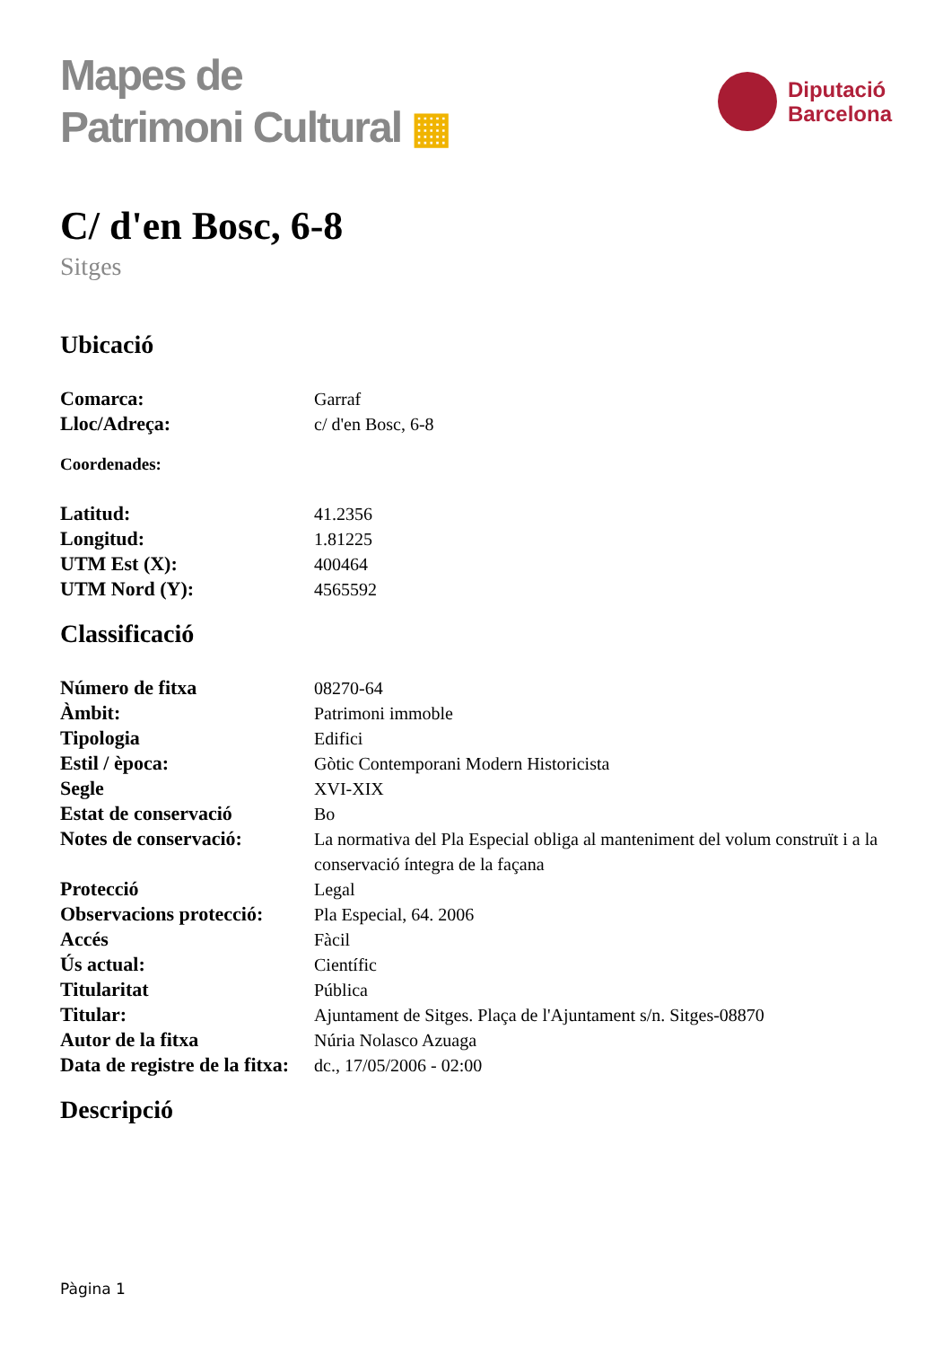Mapes de
Patrimoni Cultural ▦
Diputació
Barcelona
C/ d'en Bosc, 6-8
Sitges
Ubicació
| Comarca: | Garraf |
| Lloc/Adreça: | c/ d'en Bosc, 6-8 |
Coordenades:
| Latitud: | 41.2356 |
| Longitud: | 1.81225 |
| UTM Est (X): | 400464 |
| UTM Nord (Y): | 4565592 |
Classificació
| Número de fitxa | 08270-64 |
| Àmbit: | Patrimoni immoble |
| Tipologia | Edifici |
| Estil / època: | Gòtic Contemporani Modern Historicista |
| Segle | XVI-XIX |
| Estat de conservació | Bo |
| Notes de conservació: | La normativa del Pla Especial obliga al manteniment del volum construït i a la conservació íntegra de la façana |
| Protecció | Legal |
| Observacions protecció: | Pla Especial, 64. 2006 |
| Accés | Fàcil |
| Ús actual: | Científic |
| Titularitat | Pública |
| Titular: | Ajuntament de Sitges. Plaça de l'Ajuntament s/n. Sitges-08870 |
| Autor de la fitxa | Núria Nolasco Azuaga |
| Data de registre de la fitxa: | dc., 17/05/2006 - 02:00 |
Descripció
Pàgina 1